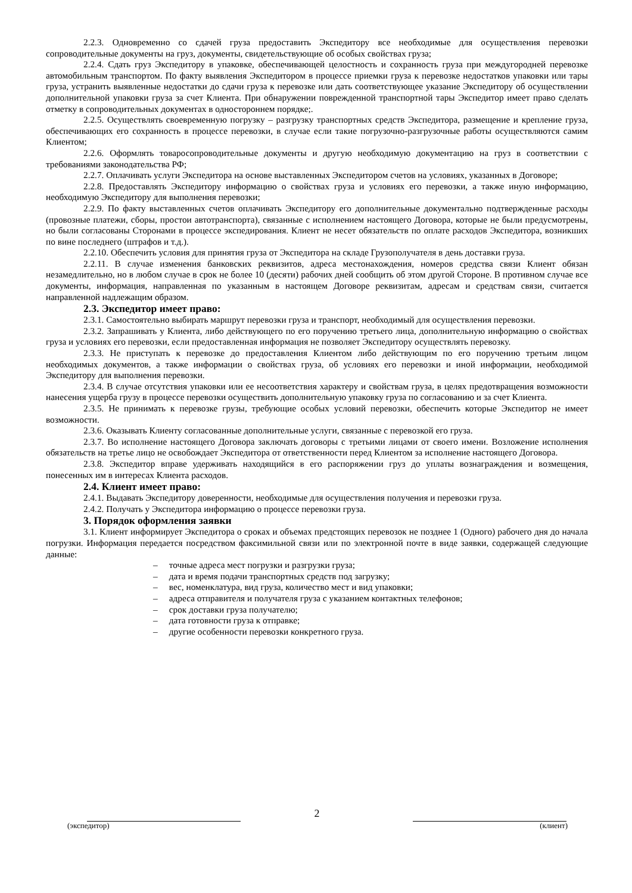2.2.3. Одновременно со сдачей груза предоставить Экспедитору все необходимые для осуществления перевозки сопроводительные документы на груз, документы, свидетельствующие об особых свойствах груза;
2.2.4. Сдать груз Экспедитору в упаковке, обеспечивающей целостность и сохранность груза при междугородней перевозке автомобильным транспортом. По факту выявления Экспедитором в процессе приемки груза к перевозке недостатков упаковки или тары груза, устранить выявленные недостатки до сдачи груза к перевозке или дать соответствующее указание Экспедитору об осуществлении дополнительной упаковки груза за счет Клиента. При обнаружении поврежденной транспортной тары Экспедитор имеет право сделать отметку в сопроводительных документах в одностороннем порядке;.
2.2.5. Осуществлять своевременную погрузку – разгрузку транспортных средств Экспедитора, размещение и крепление груза, обеспечивающих его сохранность в процессе перевозки, в случае если такие погрузочно-разгрузочные работы осуществляются самим Клиентом;
2.2.6. Оформлять товаросопроводительные документы и другую необходимую документацию на груз в соответствии с требованиями законодательства РФ;
2.2.7. Оплачивать услуги Экспедитора на основе выставленных Экспедитором счетов на условиях, указанных в Договоре;
2.2.8. Предоставлять Экспедитору информацию о свойствах груза и условиях его перевозки, а также иную информацию, необходимую Экспедитору для выполнения перевозки;
2.2.9. По факту выставленных счетов оплачивать Экспедитору его дополнительные документально подтвержденные расходы (провозные платежи, сборы, простои автотранспорта), связанные с исполнением настоящего Договора, которые не были предусмотрены, но были согласованы Сторонами в процессе экспедирования. Клиент не несет обязательств по оплате расходов Экспедитора, возникших по вине последнего (штрафов и т.д.).
2.2.10. Обеспечить условия для принятия груза от Экспедитора на складе Грузополучателя в день доставки груза.
2.2.11. В случае изменения банковских реквизитов, адреса местонахождения, номеров средства связи Клиент обязан незамедлительно, но в любом случае в срок не более 10 (десяти) рабочих дней сообщить об этом другой Стороне. В противном случае все документы, информация, направленная по указанным в настоящем Договоре реквизитам, адресам и средствам связи, считается направленной надлежащим образом.
2.3. Экспедитор имеет право:
2.3.1. Самостоятельно выбирать маршрут перевозки груза и транспорт, необходимый для осуществления перевозки.
2.3.2. Запрашивать у Клиента, либо действующего по его поручению третьего лица, дополнительную информацию о свойствах груза и условиях его перевозки, если предоставленная информация не позволяет Экспедитору осуществлять перевозку.
2.3.3. Не приступать к перевозке до предоставления Клиентом либо действующим по его поручению третьим лицом необходимых документов, а также информации о свойствах груза, об условиях его перевозки и иной информации, необходимой Экспедитору для выполнения перевозки.
2.3.4. В случае отсутствия упаковки или ее несоответствия характеру и свойствам груза, в целях предотвращения возможности нанесения ущерба грузу в процессе перевозки осуществить дополнительную упаковку груза по согласованию и за счет Клиента.
2.3.5. Не принимать к перевозке грузы, требующие особых условий перевозки, обеспечить которые Экспедитор не имеет возможности.
2.3.6. Оказывать Клиенту согласованные дополнительные услуги, связанные с перевозкой его груза.
2.3.7. Во исполнение настоящего Договора заключать договоры с третьими лицами от своего имени. Возложение исполнения обязательств на третье лицо не освобождает Экспедитора от ответственности перед Клиентом за исполнение настоящего Договора.
2.3.8. Экспедитор вправе удерживать находящийся в его распоряжении груз до уплаты вознаграждения и возмещения, понесенных им в интересах Клиента расходов.
2.4. Клиент имеет право:
2.4.1. Выдавать Экспедитору доверенности, необходимые для осуществления получения и перевозки груза.
2.4.2. Получать у Экспедитора информацию о процессе перевозки груза.
3. Порядок оформления заявки
3.1. Клиент информирует Экспедитора о сроках и объемах предстоящих перевозок не позднее 1 (Одного) рабочего дня до начала погрузки. Информация передается посредством факсимильной связи или по электронной почте в виде заявки, содержащей следующие данные:
– точные адреса мест погрузки и разгрузки груза;
– дата и время подачи транспортных средств под загрузку;
– вес, номенклатура, вид груза, количество мест и вид упаковки;
– адреса отправителя и получателя груза с указанием контактных телефонов;
– срок доставки груза получателю;
– дата готовности груза к отправке;
– другие особенности перевозки конкретного груза.
2
(экспедитор) (клиент)